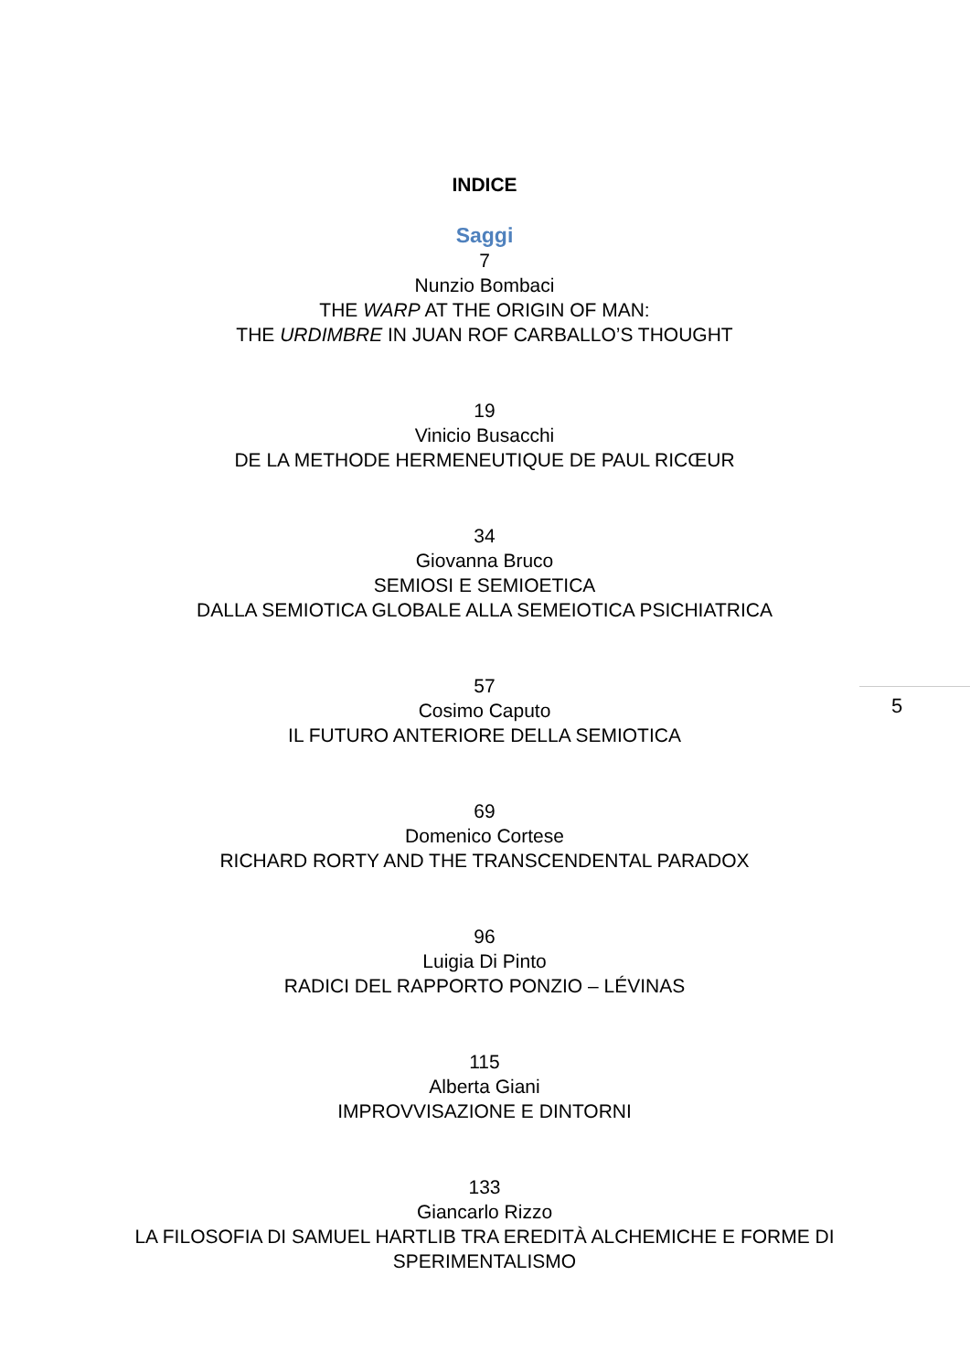INDICE
Saggi
7
Nunzio Bombaci
THE WARP AT THE ORIGIN OF MAN:
THE URDIMBRE IN JUAN ROF CARBALLO’S THOUGHT
19
Vinicio Busacchi
DE LA METHODE HERMENEUTIQUE DE PAUL RICŒUR
34
Giovanna Bruco
SEMIOSI E SEMIOETICA
DALLA SEMIOTICA GLOBALE ALLA SEMEIOTICA PSICHIATRICA
57
Cosimo Caputo
IL FUTURO ANTERIORE DELLA SEMIOTICA
69
Domenico Cortese
RICHARD RORTY AND THE TRANSCENDENTAL PARADOX
96
Luigia Di Pinto
RADICI DEL RAPPORTO PONZIO – LÉVINAS
115
Alberta Giani
IMPROVVISAZIONE E DINTORNI
133
Giancarlo Rizzo
LA FILOSOFIA DI SAMUEL HARTLIB TRA EREDITÀ ALCHEMICHE E FORME DI SPERIMENTALISMO
5